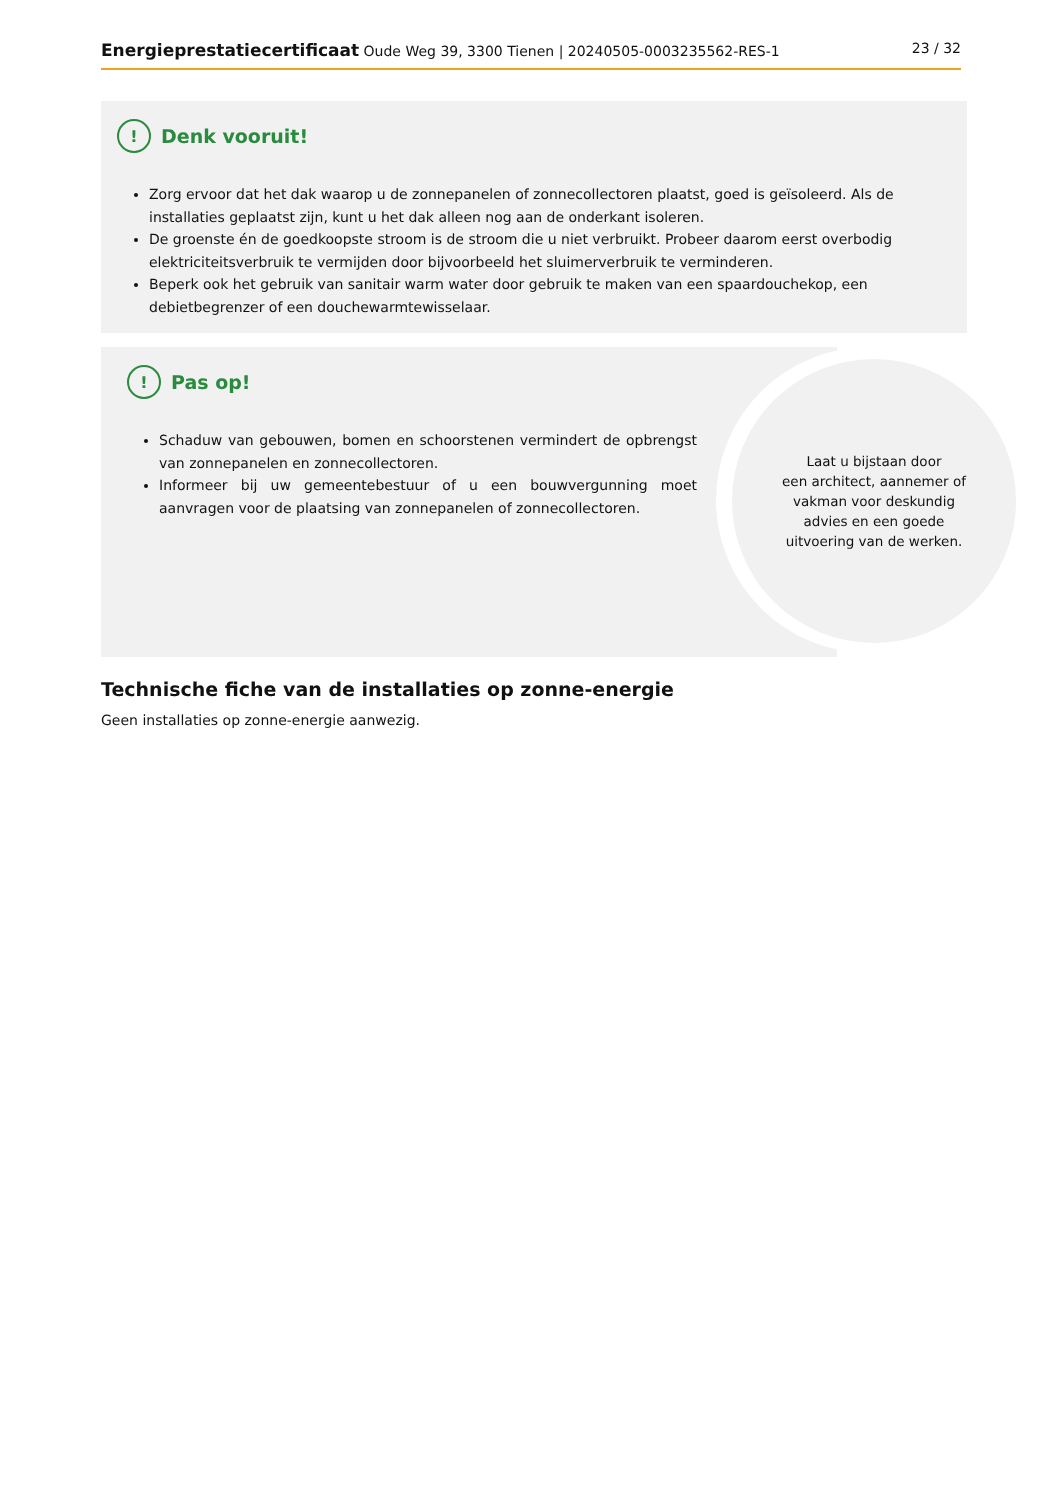Energieprestatiecertificaat Oude Weg 39, 3300 Tienen | 20240505-0003235562-RES-1 23 / 32
! Denk vooruit!
Zorg ervoor dat het dak waarop u de zonnepanelen of zonnecollectoren plaatst, goed is geïsoleerd. Als de installaties geplaatst zijn, kunt u het dak alleen nog aan de onderkant isoleren.
De groenste én de goedkoopste stroom is de stroom die u niet verbruikt. Probeer daarom eerst overbodig elektriciteitsverbruik te vermijden door bijvoorbeeld het sluimerverbruik te verminderen.
Beperk ook het gebruik van sanitair warm water door gebruik te maken van een spaardouchekop, een debietbegrenzer of een douchewarmtewisselaar.
! Pas op!
Schaduw van gebouwen, bomen en schoorstenen vermindert de opbrengst van zonnepanelen en zonnecollectoren.
Informeer bij uw gemeentebestuur of u een bouwvergunning moet aanvragen voor de plaatsing van zonnepanelen of zonnecollectoren.
Laat u bijstaan door
een architect, aannemer of
vakman voor deskundig
advies en een goede
uitvoering van de werken.
Technische fiche van de installaties op zonne-energie
Geen installaties op zonne-energie aanwezig.